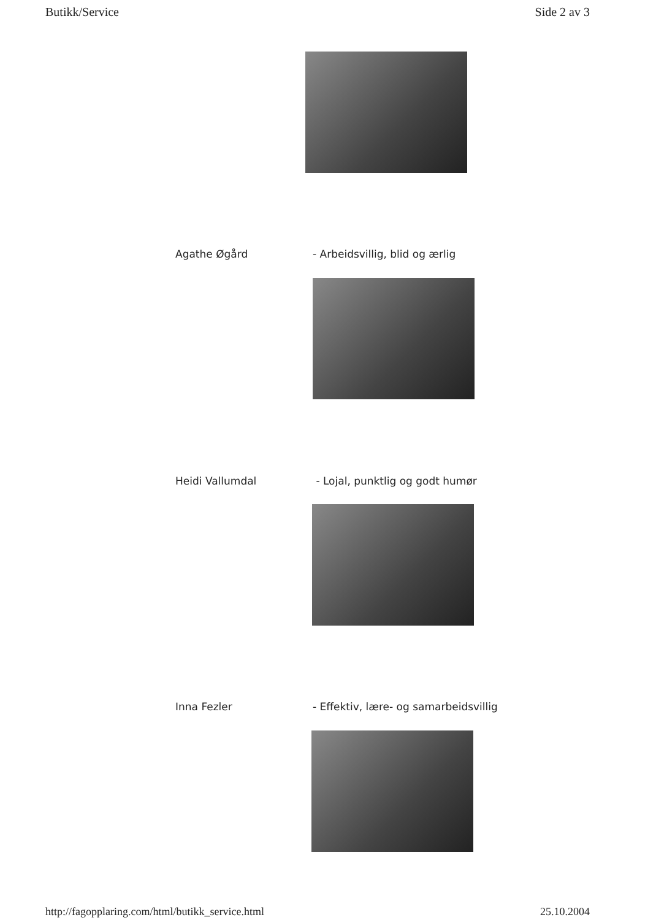Butikk/Service Side 2 av 3
Agathe Øgård - Arbeidsvillig, blid og ærlig
Heidi Vallumdal - Lojal, punktlig og godt humør
Inna Fezler - Effektiv, lære- og samarbeidsvillig
http://fagopplaring.com/html/butikk_service.html 25.10.2004